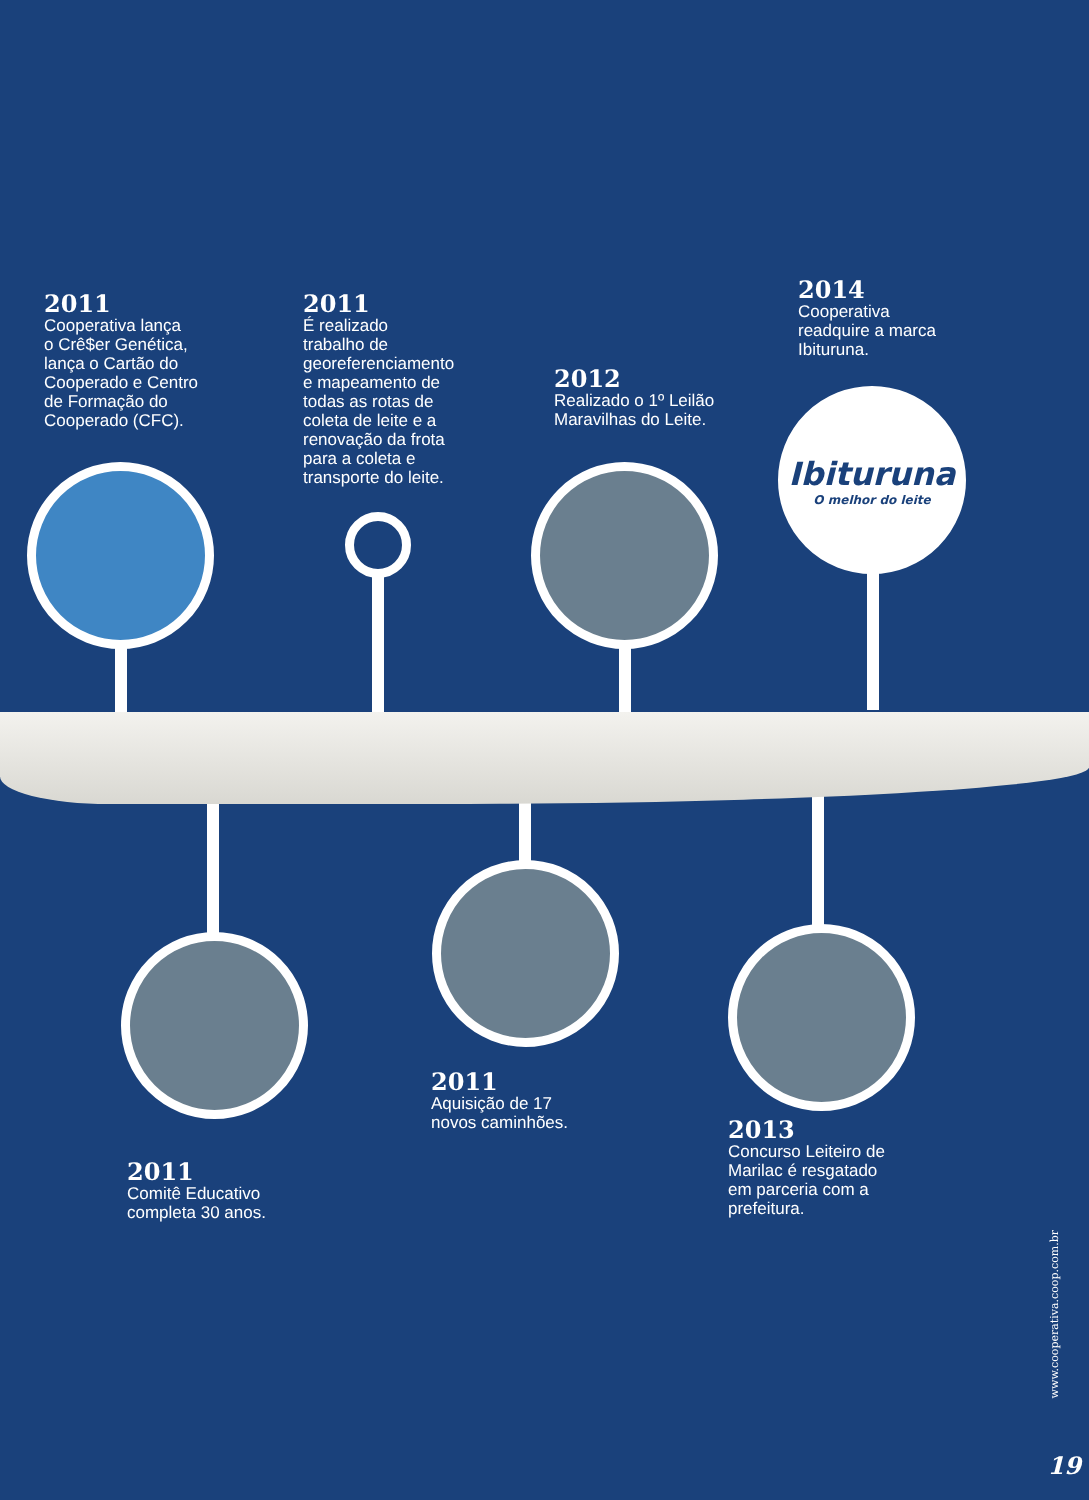2011
Cooperativa lança
o Crê$er Genética,
lança o Cartão do
Cooperado e Centro
de Formação do
Cooperado (CFC).
2011
É realizado
trabalho de
georeferenciamento
e mapeamento de
todas as rotas de
coleta de leite e a
renovação da frota
para a coleta e
transporte do leite.
2012
Realizado o 1º Leilão
Maravilhas do Leite.
2014
Cooperativa
readquire a marca
Ibituruna.
Ibituruna
O melhor do leite
2011
Comitê Educativo
completa 30 anos.
2011
Aquisição de 17
novos caminhões.
2013
Concurso Leiteiro de
Marilac é resgatado
em parceria com a
prefeitura.
www.cooperativa.coop.com.br
19